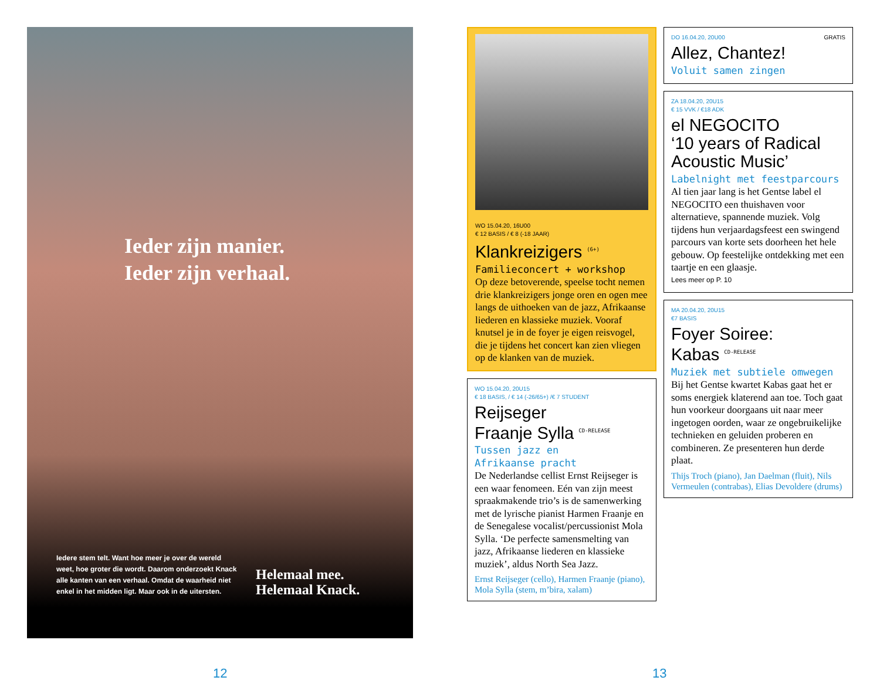Ieder zijn manier.
Ieder zijn verhaal.
Iedere stem telt. Want hoe meer je over de wereld weet, hoe groter die wordt. Daarom onderzoekt Knack alle kanten van een verhaal. Omdat de waarheid niet enkel in het midden ligt. Maar ook in de uitersten.
Helemaal mee.
Helemaal Knack.
WO 15.04.20, 16U00
€ 12 BASIS / € 8 (-18 JAAR)
Klankreizigers <sup>(6+)</sup>
Familieconcert + workshop
Op deze betoverende, speelse tocht nemen drie klankreizigers jonge oren en ogen mee langs de uithoeken van de jazz, Afrikaanse liederen en klassieke muziek. Vooraf knutsel je in de foyer je eigen reisvogel, die je tijdens het concert kan zien vliegen op de klanken van de muziek.
WO 15.04.20, 20U15
€ 18 BASIS, / € 14 (-26/65+) /€ 7 STUDENT
Reijseger
Fraanje Sylla <sup>CD-RELEASE</sup>
Tussen jazz en
Afrikaanse pracht
De Nederlandse cellist Ernst Reijseger is een waar fenomeen. Eén van zijn meest spraakmakende trio’s is de samenwerking met de lyrische pianist Harmen Fraanje en de Senegalese vocalist/percussionist Mola Sylla. ‘De perfecte samensmelting van jazz, Afrikaanse liederen en klassieke muziek’, aldus North Sea Jazz.
Ernst Reijseger (cello), Harmen Fraanje (piano), Mola Sylla (stem, m’bira, xalam)
DO 16.04.20, 20U00 GRATIS
Allez, Chantez!
Voluit samen zingen
ZA 18.04.20, 20U15
€ 15 VVK / €18 ADK
el NEGOCITO
‘10 years of Radical Acoustic Music’
Labelnight met feestparcours
Al tien jaar lang is het Gentse label el NEGOCITO een thuishaven voor alternatieve, spannende muziek. Volg tijdens hun verjaardagsfeest een swingend parcours van korte sets doorheen het hele gebouw. Op feestelijke ontdekking met een taartje en een glaasje.
Lees meer op P. 10
MA 20.04.20, 20U15
€7 BASIS
Foyer Soiree:
Kabas <sup>CD-RELEASE</sup>
Muziek met subtiele omwegen
Bij het Gentse kwartet Kabas gaat het er soms energiek klaterend aan toe. Toch gaat hun voorkeur doorgaans uit naar meer ingetogen oorden, waar ze ongebruikelijke technieken en geluiden proberen en combineren. Ze presenteren hun derde plaat.
Thijs Troch (piano), Jan Daelman (fluit), Nils Vermeulen (contrabas), Elias Devoldere (drums)
12 13